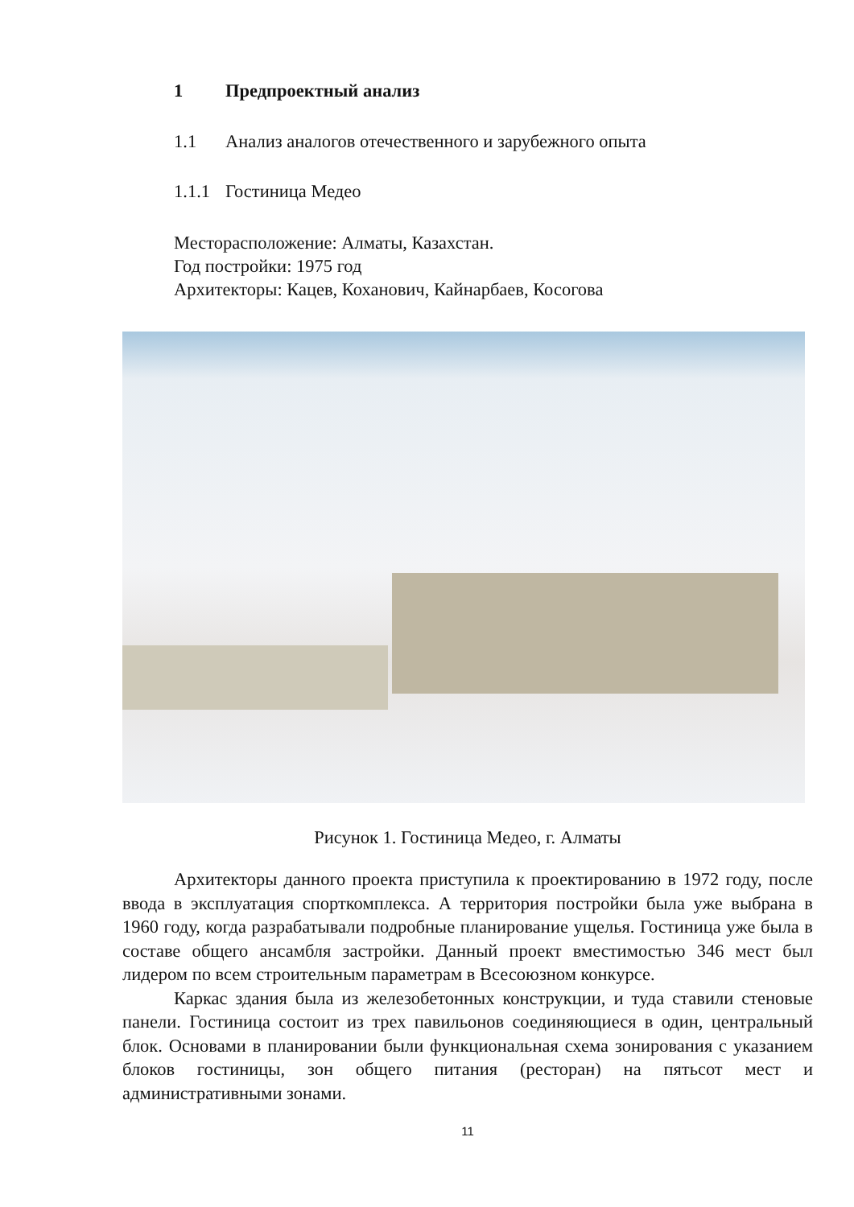1 Предпроектный анализ
1.1 Анализ аналогов отечественного и зарубежного опыта
1.1.1 Гостиница Медео
Месторасположение: Алматы, Казахстан.
Год постройки: 1975 год
Архитекторы: Кацев, Коханович, Кайнарбаев, Косогова
Рисунок 1. Гостиница Медео, г. Алматы
Архитекторы данного проекта приступила к проектированию в 1972 году, после ввода в эксплуатация спорткомплекса. А территория постройки была уже выбрана в 1960 году, когда разрабатывали подробные планирование ущелья. Гостиница уже была в составе общего ансамбля застройки. Данный проект вместимостью 346 мест был лидером по всем строительным параметрам в Всесоюзном конкурсе.
Каркас здания была из железобетонных конструкции, и туда ставили стеновые панели. Гостиница состоит из трех павильонов соединяющиеся в один, центральный блок. Основами в планировании были функциональная схема зонирования с указанием блоков гостиницы, зон общего питания (ресторан) на пятьсот мест и административными зонами.
11